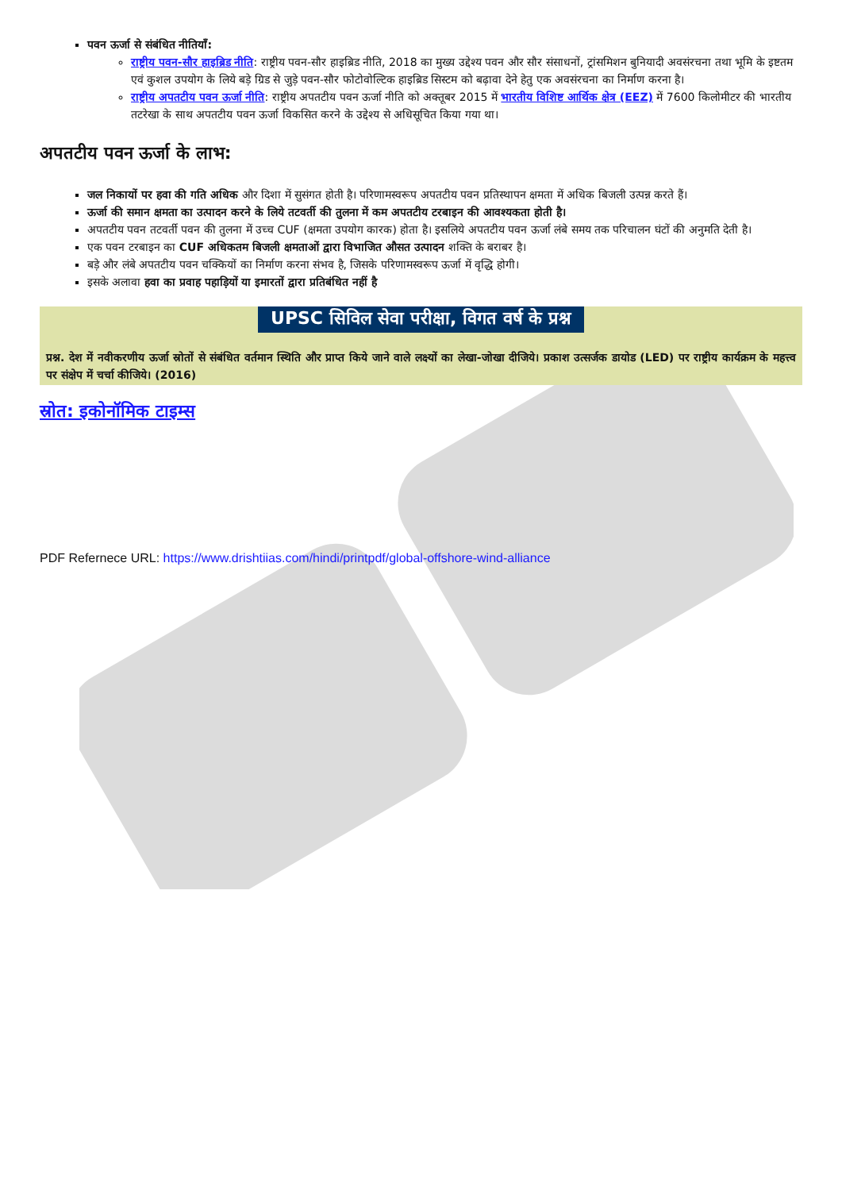पवन ऊर्जा से संबंधित नीतियाँ:
राष्ट्रीय पवन-सौर हाइब्रिड नीति: राष्ट्रीय पवन-सौर हाइब्रिड नीति, 2018 का मुख्य उद्देश्य पवन और सौर संसाधनों, ट्रांसमिशन बुनियादी अवसंरचना तथा भूमि के इष्टतम एवं कुशल उपयोग के लिये बड़े ग्रिड से जुड़े पवन-सौर फोटोवोल्टिक हाइब्रिड सिस्टम को बढ़ावा देने हेतु एक अवसंरचना का निर्माण करना है।
राष्ट्रीय अपतटीय पवन ऊर्जा नीति: राष्ट्रीय अपतटीय पवन ऊर्जा नीति को अक्तूबर 2015 में भारतीय विशिष्ट आर्थिक क्षेत्र (EEZ) में 7600 किलोमीटर की भारतीय तटरेखा के साथ अपतटीय पवन ऊर्जा विकसित करने के उद्देश्य से अधिसूचित किया गया था।
अपतटीय पवन ऊर्जा के लाभ:
जल निकायों पर हवा की गति अधिक और दिशा में सुसंगत होती है। परिणामस्वरूप अपतटीय पवन प्रतिस्थापन क्षमता में अधिक बिजली उत्पन्न करते हैं।
ऊर्जा की समान क्षमता का उत्पादन करने के लिये तटवर्ती की तुलना में कम अपतटीय टरबाइन की आवश्यकता होती है।
अपतटीय पवन तटवर्ती पवन की तुलना में उच्च CUF (क्षमता उपयोग कारक) होता है। इसलिये अपतटीय पवन ऊर्जा लंबे समय तक परिचालन घंटों की अनुमति देती है।
एक पवन टरबाइन का CUF अधिकतम बिजली क्षमताओं द्वारा विभाजित औसत उत्पादन शक्ति के बराबर है।
बड़े और लंबे अपतटीय पवन चक्कियों का निर्माण करना संभव है, जिसके परिणामस्वरूप ऊर्जा में वृद्धि होगी।
इसके अलावा हवा का प्रवाह पहाड़ियों या इमारतों द्वारा प्रतिबंधित नहीं है
UPSC सिविल सेवा परीक्षा, विगत वर्ष के प्रश्न
प्रश्न. देश में नवीकरणीय ऊर्जा स्रोतों से संबंधित वर्तमान स्थिति और प्राप्त किये जाने वाले लक्ष्यों का लेखा-जोखा दीजिये। प्रकाश उत्सर्जक डायोड (LED) पर राष्ट्रीय कार्यक्रम के महत्त्व पर संक्षेप में चर्चा कीजिये। (2016)
स्रोत: इकोनॉमिक टाइम्स
PDF Refernece URL: https://www.drishtiias.com/hindi/printpdf/global-offshore-wind-alliance